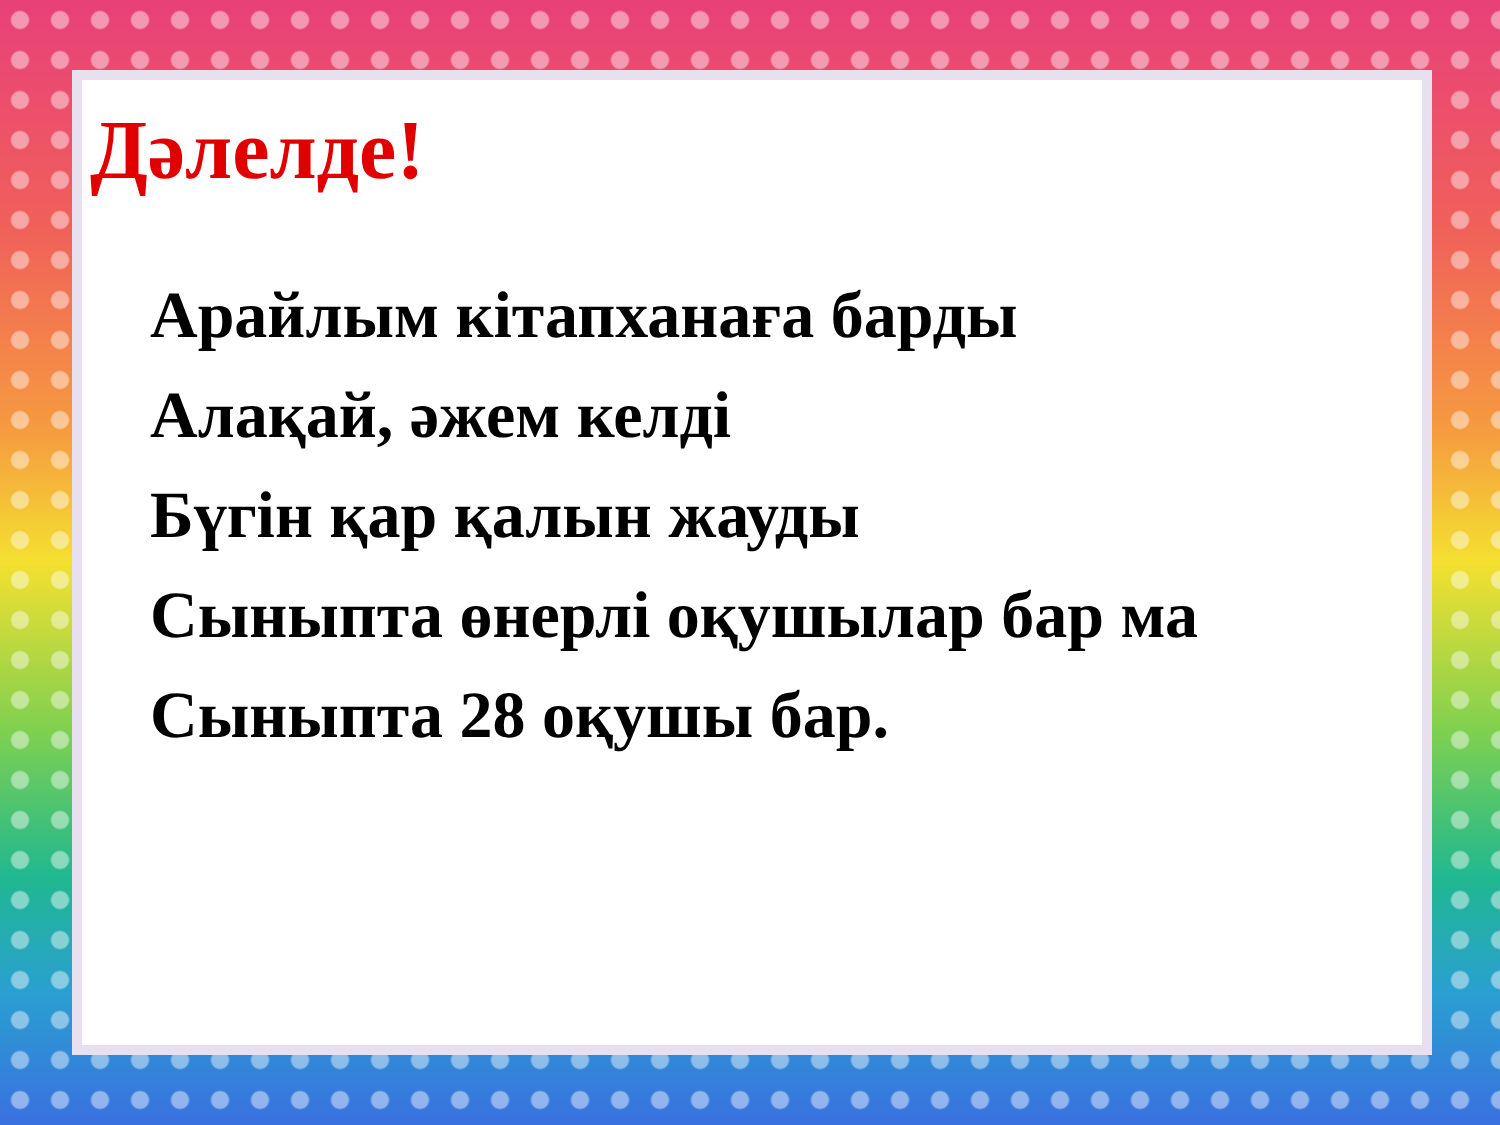Дәлелде!
Арайлым кітапханаға барды
Алақай, әжем келді
Бүгін қар қалын жауды
Сыныпта өнерлі оқушылар бар ма
Сыныпта 28 оқушы бар.